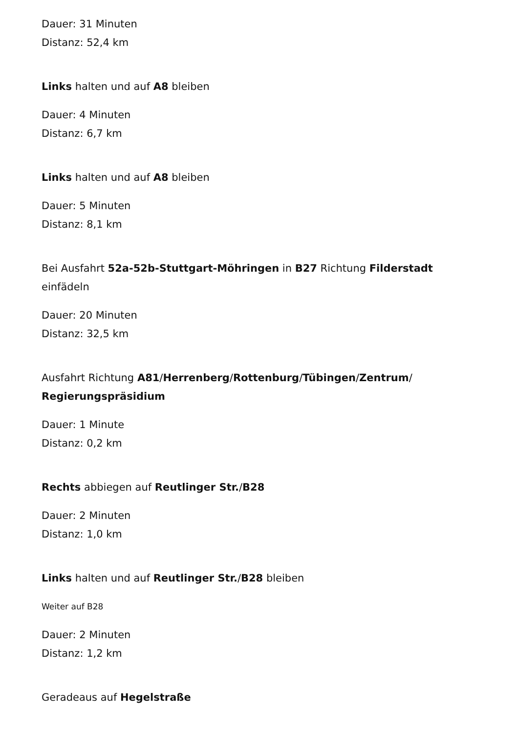Dauer: 31 Minuten
Distanz: 52,4 km
Links halten und auf A8 bleiben
Dauer: 4 Minuten
Distanz: 6,7 km
Links halten und auf A8 bleiben
Dauer: 5 Minuten
Distanz: 8,1 km
Bei Ausfahrt 52a-52b-Stuttgart-Möhringen in B27 Richtung Filderstadt einfädeln
Dauer: 20 Minuten
Distanz: 32,5 km
Ausfahrt Richtung A81/Herrenberg/Rottenburg/Tübingen/Zentrum/ Regierungspräsidium
Dauer: 1 Minute
Distanz: 0,2 km
Rechts abbiegen auf Reutlinger Str./B28
Dauer: 2 Minuten
Distanz: 1,0 km
Links halten und auf Reutlinger Str./B28 bleiben
Weiter auf B28
Dauer: 2 Minuten
Distanz: 1,2 km
Geradeaus auf Hegelstraße